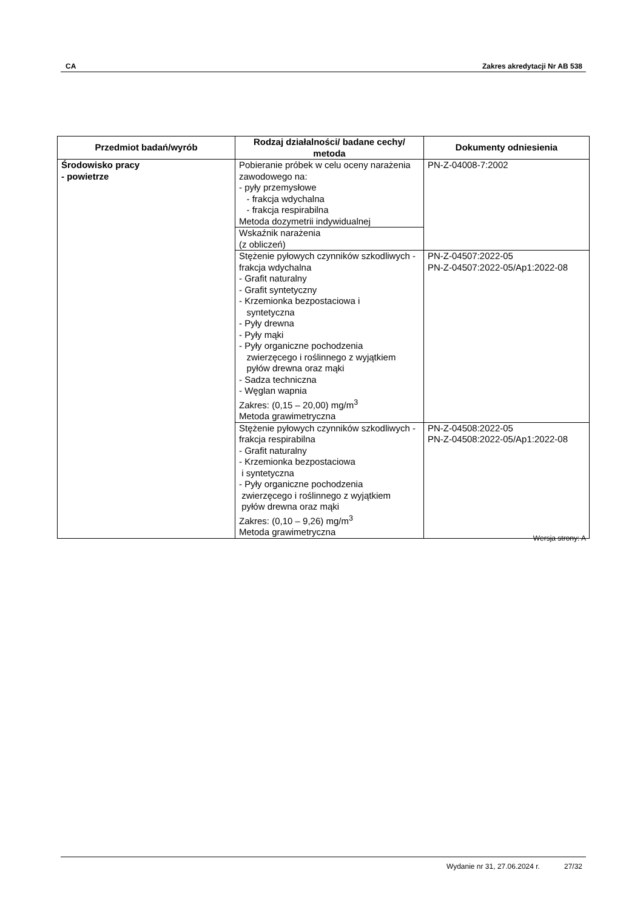CA Zakres akredytacji Nr AB 538
| Przedmiot badań/wyrób | Rodzaj działalności/ badane cechy/ metoda | Dokumenty odniesienia |
| --- | --- | --- |
| Środowisko pracy - powietrze | Pobieranie próbek w celu oceny narażenia zawodowego na: - pyły przemysłowe - frakcja wdychalna - frakcja respirabilna Metoda dozymetrii indywidualnej | PN-Z-04008-7:2002 |
| | Wskaźnik narażenia (z obliczeń) | |
| | Stężenie pyłowych czynników szkodliwych - frakcja wdychalna - Grafit naturalny - Grafit syntetyczny - Krzemionka bezpostaciowa i syntetyczna - Pyły drewna - Pyły mąki - Pyły organiczne pochodzenia zwierzęcego i roślinnego z wyjątkiem pyłów drewna oraz mąki - Sadza techniczna - Węglan wapnia Zakres: (0,15 – 20,00) mg/m<sup>3</sup> Metoda grawimetryczna | PN-Z-04507:2022-05 PN-Z-04507:2022-05/Ap1:2022-08 |
| | Stężenie pyłowych czynników szkodliwych - frakcja respirabilna - Grafit naturalny - Krzemionka bezpostaciowa i syntetyczna - Pyły organiczne pochodzenia zwierzęcego i roślinnego z wyjątkiem pyłów drewna oraz mąki Zakres: (0,10 – 9,26) mg/m<sup>3</sup> Metoda grawimetryczna | PN-Z-04508:2022-05 PN-Z-04508:2022-05/Ap1:2022-08 |
Wersja strony: A
Wydanie nr 31, 27.06.2024 r. 27/32